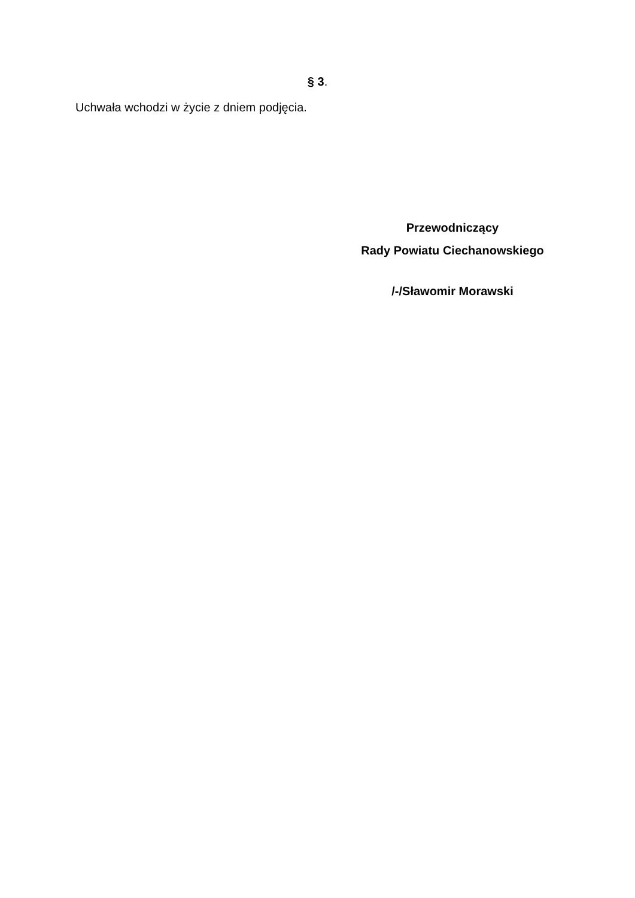§ 3.
Uchwała wchodzi w życie z dniem podjęcia.
Przewodniczący
Rady Powiatu Ciechanowskiego
/-/Sławomir Morawski